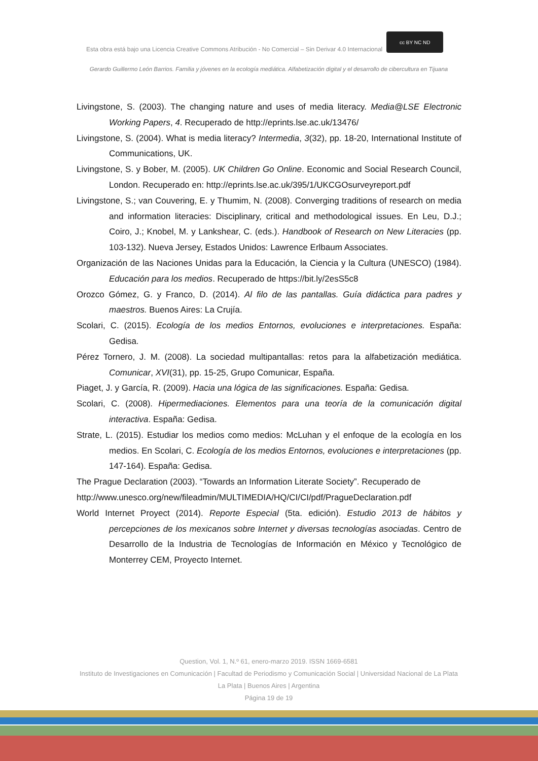Esta obra está bajo una Licencia Creative Commons Atribución - No Comercial – Sin Derivar 4.0 Internacional cc BY NC ND
Gerardo Guillermo León Barrios. Familia y jóvenes en la ecología mediática. Alfabetización digital y el desarrollo de cibercultura en Tijuana
Livingstone, S. (2003). The changing nature and uses of media literacy. Media@LSE Electronic Working Papers, 4. Recuperado de http://eprints.lse.ac.uk/13476/
Livingstone, S. (2004). What is media literacy? Intermedia, 3(32), pp. 18-20, International Institute of Communications, UK.
Livingstone, S. y Bober, M. (2005). UK Children Go Online. Economic and Social Research Council, London. Recuperado en: http://eprints.lse.ac.uk/395/1/UKCGOsurveyreport.pdf
Livingstone, S.; van Couvering, E. y Thumim, N. (2008). Converging traditions of research on media and information literacies: Disciplinary, critical and methodological issues. En Leu, D.J.; Coiro, J.; Knobel, M. y Lankshear, C. (eds.). Handbook of Research on New Literacies (pp. 103-132). Nueva Jersey, Estados Unidos: Lawrence Erlbaum Associates.
Organización de las Naciones Unidas para la Educación, la Ciencia y la Cultura (UNESCO) (1984). Educación para los medios. Recuperado de https://bit.ly/2esS5c8
Orozco Gómez, G. y Franco, D. (2014). Al filo de las pantallas. Guía didáctica para padres y maestros. Buenos Aires: La Crujía.
Scolari, C. (2015). Ecología de los medios Entornos, evoluciones e interpretaciones. España: Gedisa.
Pérez Tornero, J. M. (2008). La sociedad multipantallas: retos para la alfabetización mediática. Comunicar, XVI(31), pp. 15-25, Grupo Comunicar, España.
Piaget, J. y García, R. (2009). Hacia una lógica de las significaciones. España: Gedisa.
Scolari, C. (2008). Hipermediaciones. Elementos para una teoría de la comunicación digital interactiva. España: Gedisa.
Strate, L. (2015). Estudiar los medios como medios: McLuhan y el enfoque de la ecología en los medios. En Scolari, C. Ecología de los medios Entornos, evoluciones e interpretaciones (pp. 147-164). España: Gedisa.
The Prague Declaration (2003). “Towards an Information Literate Society”. Recuperado de
http://www.unesco.org/new/fileadmin/MULTIMEDIA/HQ/CI/CI/pdf/PragueDeclaration.pdf
World Internet Proyect (2014). Reporte Especial (5ta. edición). Estudio 2013 de hábitos y percepciones de los mexicanos sobre Internet y diversas tecnologías asociadas. Centro de Desarrollo de la Industria de Tecnologías de Información en México y Tecnológico de Monterrey CEM, Proyecto Internet.
Question, Vol. 1, N.º 61, enero-marzo 2019. ISSN 1669-6581
Instituto de Investigaciones en Comunicación | Facultad de Periodismo y Comunicación Social | Universidad Nacional de La Plata La Plata | Buenos Aires | Argentina
Página 19 de 19